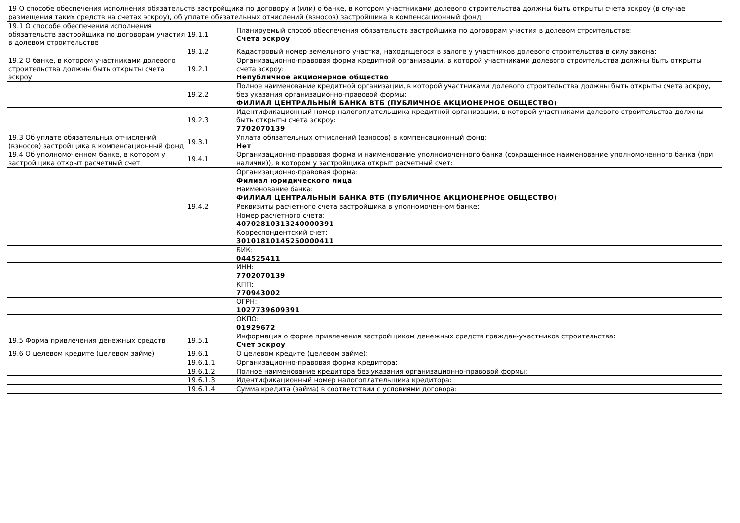| 19 О способе обеспечения исполнения обязательств застройщика по договору и (или) о банке, в котором участниками долевого строительства должны быть открыты счета эскроу (в случае размещения таких средств на счетах эскроу), об уплате обязательных отчислений (взносов) застройщика в компенсационный фонд | | |
| 19.1 О способе обеспечения исполнения обязательств застройщика по договорам участия в долевом строительстве | 19.1.1 | Планируемый способ обеспечения обязательств застройщика по договорам участия в долевом строительстве: Счета эскроу |
| | 19.1.2 | Кадастровый номер земельного участка, находящегося в залоге у участников долевого строительства в силу закона: |
| 19.2 О банке, в котором участниками долевого строительства должны быть открыты счета эскроу | 19.2.1 | Организационно-правовая форма кредитной организации, в которой участниками долевого строительства должны быть открыты счета эскроу: Непубличное акционерное общество |
| | 19.2.2 | Полное наименование кредитной организации, в которой участниками долевого строительства должны быть открыты счета эскроу, без указания организационно-правовой формы: ФИЛИАЛ ЦЕНТРАЛЬНЫЙ БАНКА ВТБ (ПУБЛИЧНОЕ АКЦИОНЕРНОЕ ОБЩЕСТВО) |
| | 19.2.3 | Идентификационный номер налогоплательщика кредитной организации, в которой участниками долевого строительства должны быть открыты счета эскроу: 7702070139 |
| 19.3 Об уплате обязательных отчислений (взносов) застройщика в компенсационный фонд | 19.3.1 | Уплата обязательных отчислений (взносов) в компенсационный фонд: Нет |
| 19.4 Об уполномоченном банке, в котором у застройщика открыт расчетный счет | 19.4.1 | Организационно-правовая форма и наименование уполномоченного банка (сокращенное наименование уполномоченного банка (при наличии)), в котором у застройщика открыт расчетный счет: |
| | | Организационно-правовая форма: Филиал юридического лица |
| | | Наименование банка: ФИЛИАЛ ЦЕНТРАЛЬНЫЙ БАНКА ВТБ (ПУБЛИЧНОЕ АКЦИОНЕРНОЕ ОБЩЕСТВО) |
| | 19.4.2 | Реквизиты расчетного счета застройщика в уполномоченном банке: |
| | | Номер расчетного счета: 40702810313240000391 |
| | | Корреспондентский счет: 30101810145250000411 |
| | | БИК: 044525411 |
| | | ИНН: 7702070139 |
| | | КПП: 770943002 |
| | | ОГРН: 1027739609391 |
| | | ОКПО: 01929672 |
| 19.5 Форма привлечения денежных средств | 19.5.1 | Информация о форме привлечения застройщиком денежных средств граждан-участников строительства: Счет эскроу |
| 19.6 О целевом кредите (целевом займе) | 19.6.1 | О целевом кредите (целевом займе): |
| | 19.6.1.1 | Организационно-правовая форма кредитора: |
| | 19.6.1.2 | Полное наименование кредитора без указания организационно-правовой формы: |
| | 19.6.1.3 | Идентификационный номер налогоплательщика кредитора: |
| | 19.6.1.4 | Сумма кредита (займа) в соответствии с условиями договора: |